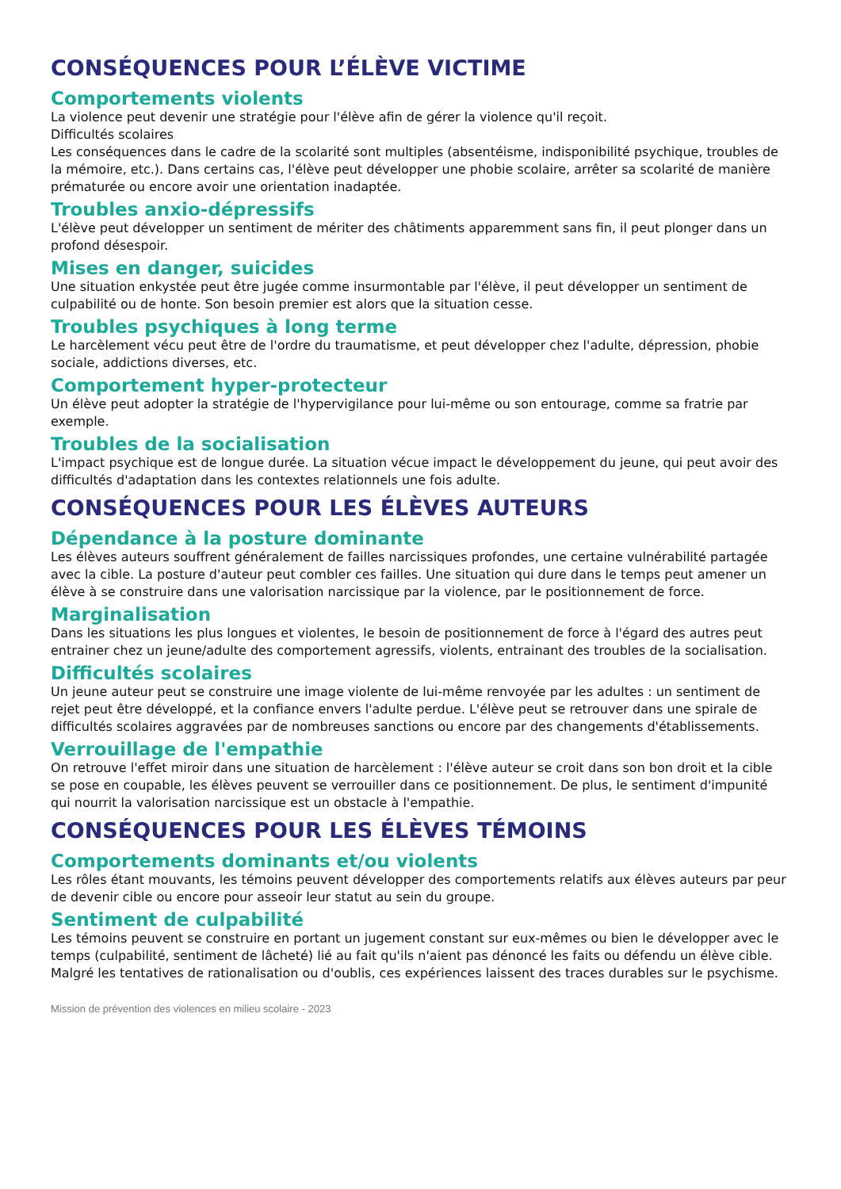CONSÉQUENCES POUR L’ÉLÈVE VICTIME
Comportements violents
La violence peut devenir une stratégie pour l'élève afin de gérer la violence qu'il reçoit.
Difficultés scolaires
Les conséquences dans le cadre de la scolarité sont multiples (absentéisme, indisponibilité psychique, troubles de la mémoire, etc.). Dans certains cas, l'élève peut développer une phobie scolaire, arrêter sa scolarité de manière prématurée ou encore avoir une orientation inadaptée.
Troubles anxio-dépressifs
L'élève peut développer un sentiment de mériter des châtiments apparemment sans fin, il peut plonger dans un profond désespoir.
Mises en danger, suicides
Une situation enkystée peut être jugée comme insurmontable par l'élève, il peut développer un sentiment de culpabilité ou de honte. Son besoin premier est alors que la situation cesse.
Troubles psychiques à long terme
Le harcèlement vécu peut être de l'ordre du traumatisme, et peut développer chez l'adulte, dépression, phobie sociale, addictions diverses, etc.
Comportement hyper-protecteur
Un élève peut adopter la stratégie de l'hypervigilance pour lui-même ou son entourage, comme sa fratrie par exemple.
Troubles de la socialisation
L'impact psychique est de longue durée. La situation vécue impact le développement du jeune, qui peut avoir des difficultés d'adaptation dans les contextes relationnels une fois adulte.
CONSÉQUENCES POUR LES ÉLÈVES AUTEURS
Dépendance à la posture dominante
Les élèves auteurs souffrent généralement de failles narcissiques profondes, une certaine vulnérabilité partagée avec la cible. La posture d'auteur peut combler ces failles. Une situation qui dure dans le temps peut amener un élève à se construire dans une valorisation narcissique par la violence, par le positionnement de force.
Marginalisation
Dans les situations les plus longues et violentes, le besoin de positionnement de force à l'égard des autres peut entrainer chez un jeune/adulte des comportement agressifs, violents, entrainant des troubles de la socialisation.
Difficultés scolaires
Un jeune auteur peut se construire une image violente de lui-même renvoyée par les adultes : un sentiment de rejet peut être développé, et la confiance envers l'adulte perdue. L'élève peut se retrouver dans une spirale de difficultés scolaires aggravées par de nombreuses sanctions ou encore par des changements d'établissements.
Verrouillage de l'empathie
On retrouve l'effet miroir dans une situation de harcèlement : l'élève auteur se croit dans son bon droit et la cible se pose en coupable, les élèves peuvent se verrouiller dans ce positionnement. De plus, le sentiment d'impunité qui nourrit la valorisation narcissique est un obstacle à l'empathie.
CONSÉQUENCES POUR LES ÉLÈVES TÉMOINS
Comportements dominants et/ou violents
Les rôles étant mouvants, les témoins peuvent développer des comportements relatifs aux élèves auteurs par peur de devenir cible ou encore pour asseoir leur statut au sein du groupe.
Sentiment de culpabilité
Les témoins peuvent se construire en portant un jugement constant sur eux-mêmes ou bien le développer avec le temps (culpabilité, sentiment de lâcheté) lié au fait qu'ils n'aient pas dénoncé les faits ou défendu un élève cible. Malgré les tentatives de rationalisation ou d'oublis, ces expériences laissent des traces durables sur le psychisme.
Mission de prévention des violences en milieu scolaire - 2023